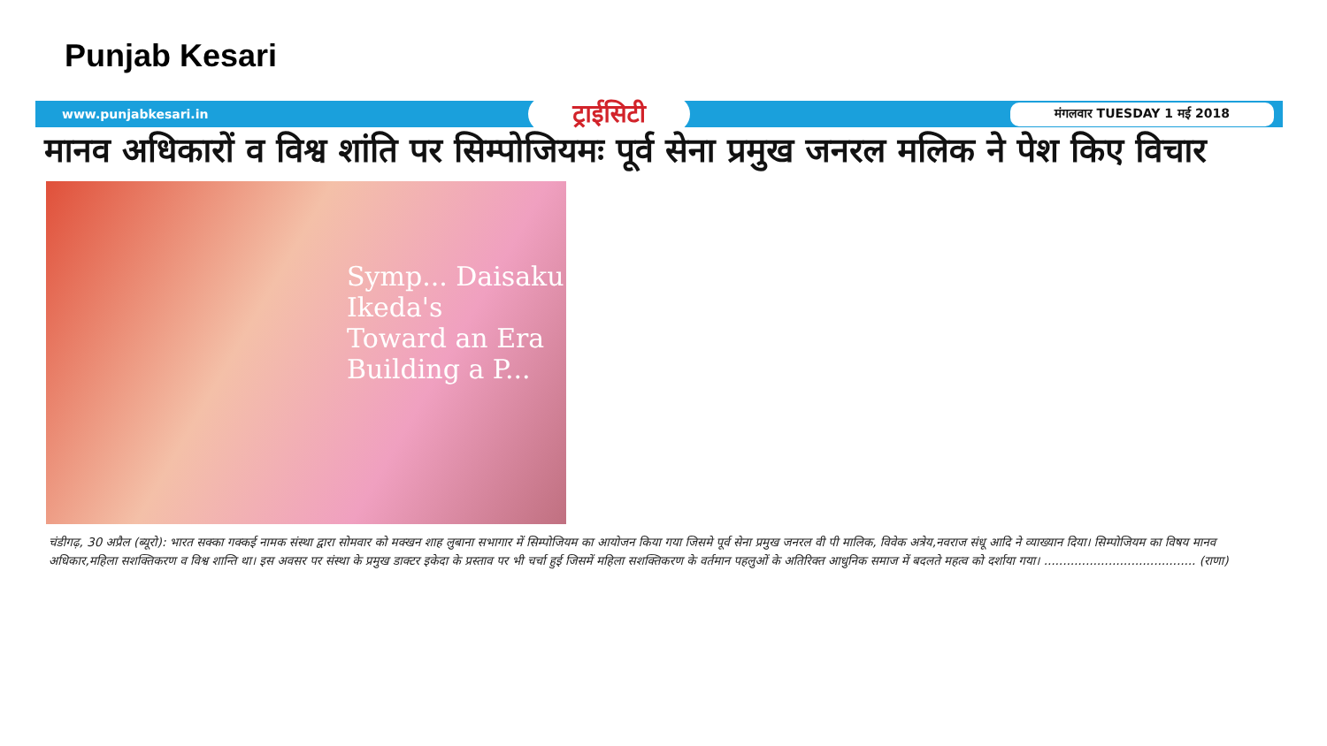Punjab Kesari
www.punjabkesari.in ट्राईसिटी मंगलवार TUESDAY 1 मई 2018
मानव अधिकारों व विश्व शांति पर सिम्पोजियमः पूर्व सेना प्रमुख जनरल मलिक ने पेश किए विचार
Symp... Daisaku Ikeda's
Toward an Era
Building a P...
चंडीगढ़, 30 अप्रैल (ब्यूरो): भारत सक्का गक्कई नामक संस्था द्वारा सोमवार को मक्खन शाह लुबाना सभागार में सिम्पोजियम का आयोजन किया गया जिसमे पूर्व सेना प्रमुख जनरल वी पी मालिक, विवेक अत्रेय,नवराज संधू आदि ने व्याख्यान दिया। सिम्पोजियम का विषय मानव अधिकार,महिला सशक्तिकरण व विश्व शान्ति था। इस अवसर पर संस्था के प्रमुख डाक्टर इकेदा के प्रस्ताव पर भी चर्चा हुई जिसमें महिला सशक्तिकरण के वर्तमान पहलुओं के अतिरिक्त आधुनिक समाज में बदलते महत्व को दर्शाया गया। ........................................ (राणा)